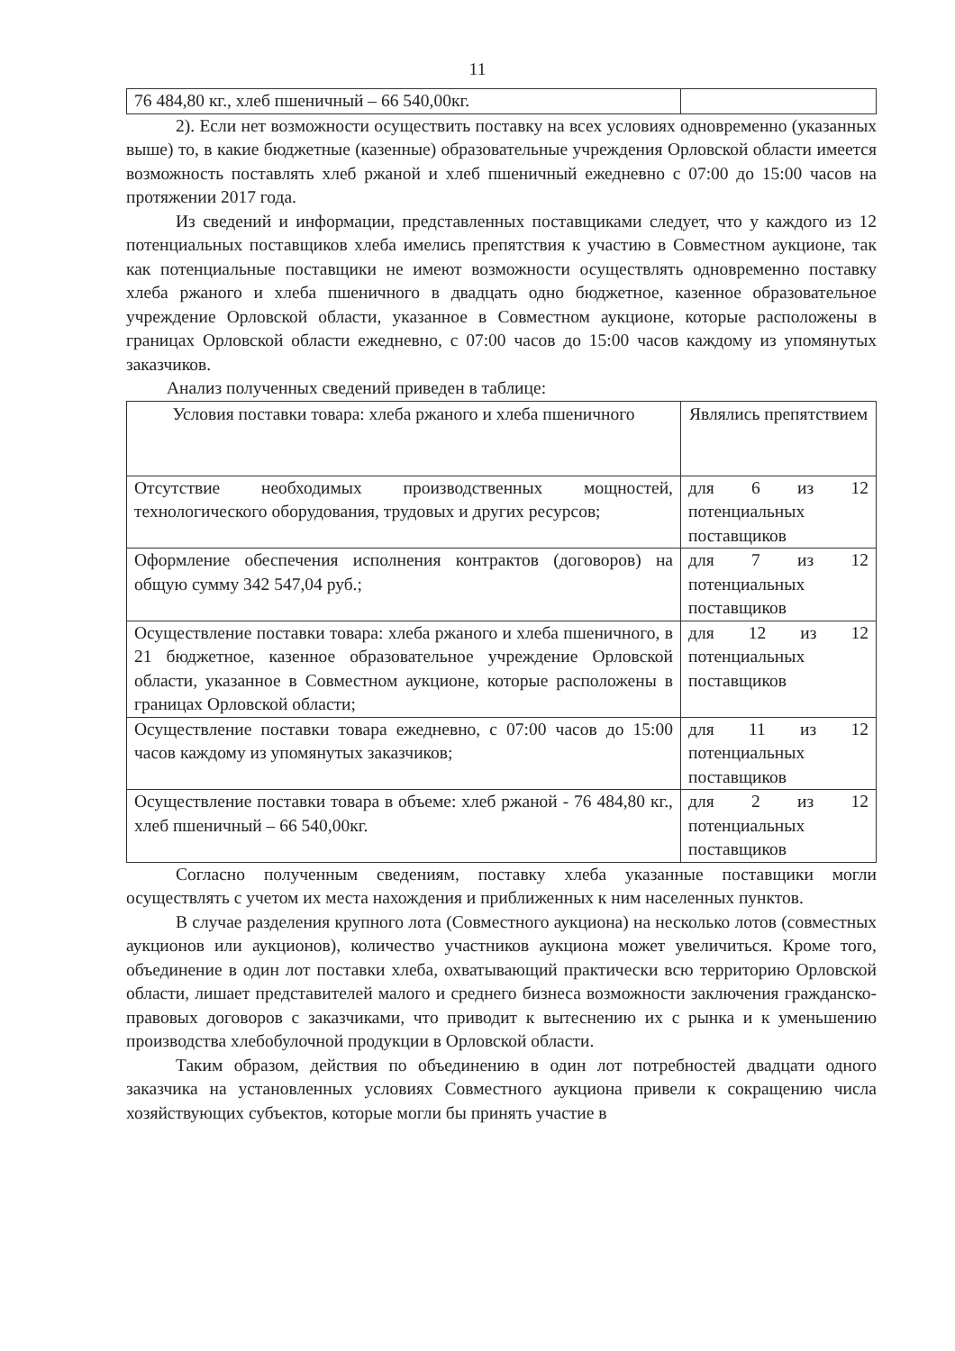11
| 76 484,80 кг., хлеб пшеничный – 66 540,00кг. | |
2). Если нет возможности осуществить поставку на всех условиях одновременно (указанных выше) то, в какие бюджетные (казенные) образовательные учреждения Орловской области имеется возможность поставлять хлеб ржаной и хлеб пшеничный ежедневно с 07:00 до 15:00 часов на протяжении 2017 года.
Из сведений и информации, представленных поставщиками следует, что у каждого из 12 потенциальных поставщиков хлеба имелись препятствия к участию в Совместном аукционе, так как потенциальные поставщики не имеют возможности осуществлять одновременно поставку хлеба ржаного и хлеба пшеничного в двадцать одно бюджетное, казенное образовательное учреждение Орловской области, указанное в Совместном аукционе, которые расположены в границах Орловской области ежедневно, с 07:00 часов до 15:00 часов каждому из упомянутых заказчиков.
Анализ полученных сведений приведен в таблице:
| Условия поставки товара: хлеба ржаного и хлеба пшеничного | Являлись препятствием |
| --- | --- |
| Отсутствие необходимых производственных мощностей, технологического оборудования, трудовых и других ресурсов; | для 6 из 12 потенциальных поставщиков |
| Оформление обеспечения исполнения контрактов (договоров) на общую сумму 342 547,04 руб.; | для 7 из 12 потенциальных поставщиков |
| Осуществление поставки товара: хлеба ржаного и хлеба пшеничного, в 21 бюджетное, казенное образовательное учреждение Орловской области, указанное в Совместном аукционе, которые расположены в границах Орловской области; | для 12 из 12 потенциальных поставщиков |
| Осуществление поставки товара ежедневно, с 07:00 часов до 15:00 часов каждому из упомянутых заказчиков; | для 11 из 12 потенциальных поставщиков |
| Осуществление поставки товара в объеме: хлеб ржаной - 76 484,80 кг., хлеб пшеничный – 66 540,00кг. | для 2 из 12 потенциальных поставщиков |
Согласно полученным сведениям, поставку хлеба указанные поставщики могли осуществлять с учетом их места нахождения и приближенных к ним населенных пунктов.
В случае разделения крупного лота (Совместного аукциона) на несколько лотов (совместных аукционов или аукционов), количество участников аукциона может увеличиться. Кроме того, объединение в один лот поставки хлеба, охватывающий практически всю территорию Орловской области, лишает представителей малого и среднего бизнеса возможности заключения гражданско-правовых договоров с заказчиками, что приводит к вытеснению их с рынка и к уменьшению производства хлебобулочной продукции в Орловской области.
Таким образом, действия по объединению в один лот потребностей двадцати одного заказчика на установленных условиях Совместного аукциона привели к сокращению числа хозяйствующих субъектов, которые могли бы принять участие в